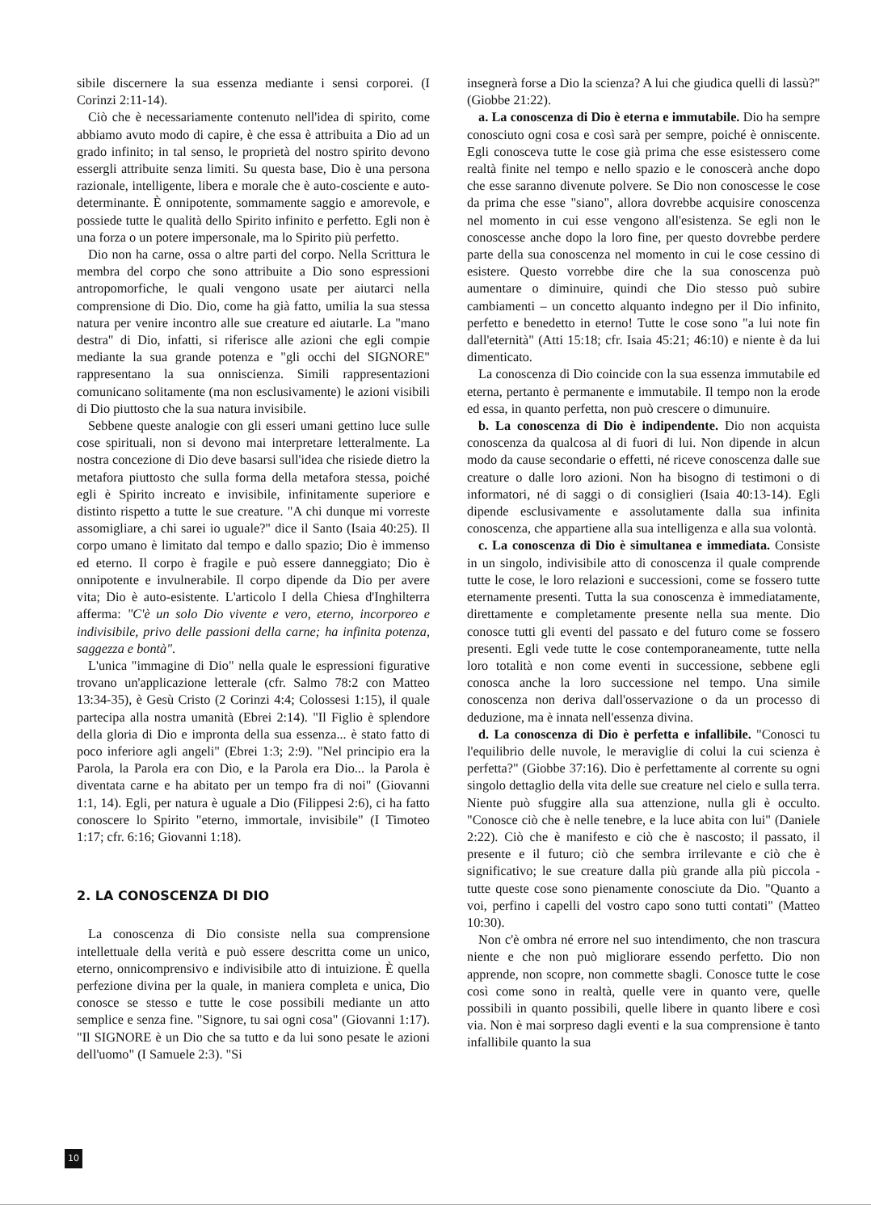sibile discernere la sua essenza mediante i sensi corporei. (I Corinzi 2:11-14).
Ciò che è necessariamente contenuto nell'idea di spirito, come abbiamo avuto modo di capire, è che essa è attribuita a Dio ad un grado infinito; in tal senso, le proprietà del nostro spirito devono essergli attribuite senza limiti. Su questa base, Dio è una persona razionale, intelligente, libera e morale che è auto-cosciente e auto-determinante. È onnipotente, sommamente saggio e amorevole, e possiede tutte le qualità dello Spirito infinito e perfetto. Egli non è una forza o un potere impersonale, ma lo Spirito più perfetto.
Dio non ha carne, ossa o altre parti del corpo. Nella Scrittura le membra del corpo che sono attribuite a Dio sono espressioni antropomorfiche, le quali vengono usate per aiutarci nella comprensione di Dio. Dio, come ha già fatto, umilia la sua stessa natura per venire incontro alle sue creature ed aiutarle. La "mano destra" di Dio, infatti, si riferisce alle azioni che egli compie mediante la sua grande potenza e "gli occhi del SIGNORE" rappresentano la sua onniscienza. Simili rappresentazioni comunicano solitamente (ma non esclusivamente) le azioni visibili di Dio piuttosto che la sua natura invisibile.
Sebbene queste analogie con gli esseri umani gettino luce sulle cose spirituali, non si devono mai interpretare letteralmente. La nostra concezione di Dio deve basarsi sull'idea che risiede dietro la metafora piuttosto che sulla forma della metafora stessa, poiché egli è Spirito increato e invisibile, infinitamente superiore e distinto rispetto a tutte le sue creature. "A chi dunque mi vorreste assomigliare, a chi sarei io uguale?" dice il Santo (Isaia 40:25). Il corpo umano è limitato dal tempo e dallo spazio; Dio è immenso ed eterno. Il corpo è fragile e può essere danneggiato; Dio è onnipotente e invulnerabile. Il corpo dipende da Dio per avere vita; Dio è auto-esistente. L'articolo I della Chiesa d'Inghilterra afferma: "C'è un solo Dio vivente e vero, eterno, incorporeo e indivisibile, privo delle passioni della carne; ha infinita potenza, saggezza e bontà".
L'unica "immagine di Dio" nella quale le espressioni figurative trovano un'applicazione letterale (cfr. Salmo 78:2 con Matteo 13:34-35), è Gesù Cristo (2 Corinzi 4:4; Colossesi 1:15), il quale partecipa alla nostra umanità (Ebrei 2:14). "Il Figlio è splendore della gloria di Dio e impronta della sua essenza... è stato fatto di poco inferiore agli angeli" (Ebrei 1:3; 2:9). "Nel principio era la Parola, la Parola era con Dio, e la Parola era Dio... la Parola è diventata carne e ha abitato per un tempo fra di noi" (Giovanni 1:1, 14). Egli, per natura è uguale a Dio (Filippesi 2:6), ci ha fatto conoscere lo Spirito "eterno, immortale, invisibile" (I Timoteo 1:17; cfr. 6:16; Giovanni 1:18).
2. LA CONOSCENZA DI DIO
La conoscenza di Dio consiste nella sua comprensione intellettuale della verità e può essere descritta come un unico, eterno, onnicomprensivo e indivisibile atto di intuizione. È quella perfezione divina per la quale, in maniera completa e unica, Dio conosce se stesso e tutte le cose possibili mediante un atto semplice e senza fine. "Signore, tu sai ogni cosa" (Giovanni 1:17). "Il SIGNORE è un Dio che sa tutto e da lui sono pesate le azioni dell'uomo" (I Samuele 2:3). "Si
insegnerà forse a Dio la scienza? A lui che giudica quelli di lassù?" (Giobbe 21:22).
a. La conoscenza di Dio è eterna e immutabile. Dio ha sempre conosciuto ogni cosa e così sarà per sempre, poiché è onniscente. Egli conosceva tutte le cose già prima che esse esistessero come realtà finite nel tempo e nello spazio e le conoscerà anche dopo che esse saranno divenute polvere. Se Dio non conoscesse le cose da prima che esse "siano", allora dovrebbe acquisire conoscenza nel momento in cui esse vengono all'esistenza. Se egli non le conoscesse anche dopo la loro fine, per questo dovrebbe perdere parte della sua conoscenza nel momento in cui le cose cessino di esistere. Questo vorrebbe dire che la sua conoscenza può aumentare o diminuire, quindi che Dio stesso può subire cambiamenti – un concetto alquanto indegno per il Dio infinito, perfetto e benedetto in eterno! Tutte le cose sono "a lui note fin dall'eternità" (Atti 15:18; cfr. Isaia 45:21; 46:10) e niente è da lui dimenticato.
La conoscenza di Dio coincide con la sua essenza immutabile ed eterna, pertanto è permanente e immutabile. Il tempo non la erode ed essa, in quanto perfetta, non può crescere o dimunuire.
b. La conoscenza di Dio è indipendente. Dio non acquista conoscenza da qualcosa al di fuori di lui. Non dipende in alcun modo da cause secondarie o effetti, né riceve conoscenza dalle sue creature o dalle loro azioni. Non ha bisogno di testimoni o di informatori, né di saggi o di consiglieri (Isaia 40:13-14). Egli dipende esclusivamente e assolutamente dalla sua infinita conoscenza, che appartiene alla sua intelligenza e alla sua volontà.
c. La conoscenza di Dio è simultanea e immediata. Consiste in un singolo, indivisibile atto di conoscenza il quale comprende tutte le cose, le loro relazioni e successioni, come se fossero tutte eternamente presenti. Tutta la sua conoscenza è immediatamente, direttamente e completamente presente nella sua mente. Dio conosce tutti gli eventi del passato e del futuro come se fossero presenti. Egli vede tutte le cose contemporaneamente, tutte nella loro totalità e non come eventi in successione, sebbene egli conosca anche la loro successione nel tempo. Una simile conoscenza non deriva dall'osservazione o da un processo di deduzione, ma è innata nell'essenza divina.
d. La conoscenza di Dio è perfetta e infallibile. "Conosci tu l'equilibrio delle nuvole, le meraviglie di colui la cui scienza è perfetta?" (Giobbe 37:16). Dio è perfettamente al corrente su ogni singolo dettaglio della vita delle sue creature nel cielo e sulla terra. Niente può sfuggire alla sua attenzione, nulla gli è occulto. "Conosce ciò che è nelle tenebre, e la luce abita con lui" (Daniele 2:22). Ciò che è manifesto e ciò che è nascosto; il passato, il presente e il futuro; ciò che sembra irrilevante e ciò che è significativo; le sue creature dalla più grande alla più piccola - tutte queste cose sono pienamente conosciute da Dio. "Quanto a voi, perfino i capelli del vostro capo sono tutti contati" (Matteo 10:30).
Non c'è ombra né errore nel suo intendimento, che non trascura niente e che non può migliorare essendo perfetto. Dio non apprende, non scopre, non commette sbagli. Conosce tutte le cose così come sono in realtà, quelle vere in quanto vere, quelle possibili in quanto possibili, quelle libere in quanto libere e così via. Non è mai sorpreso dagli eventi e la sua comprensione è tanto infallibile quanto la sua
10